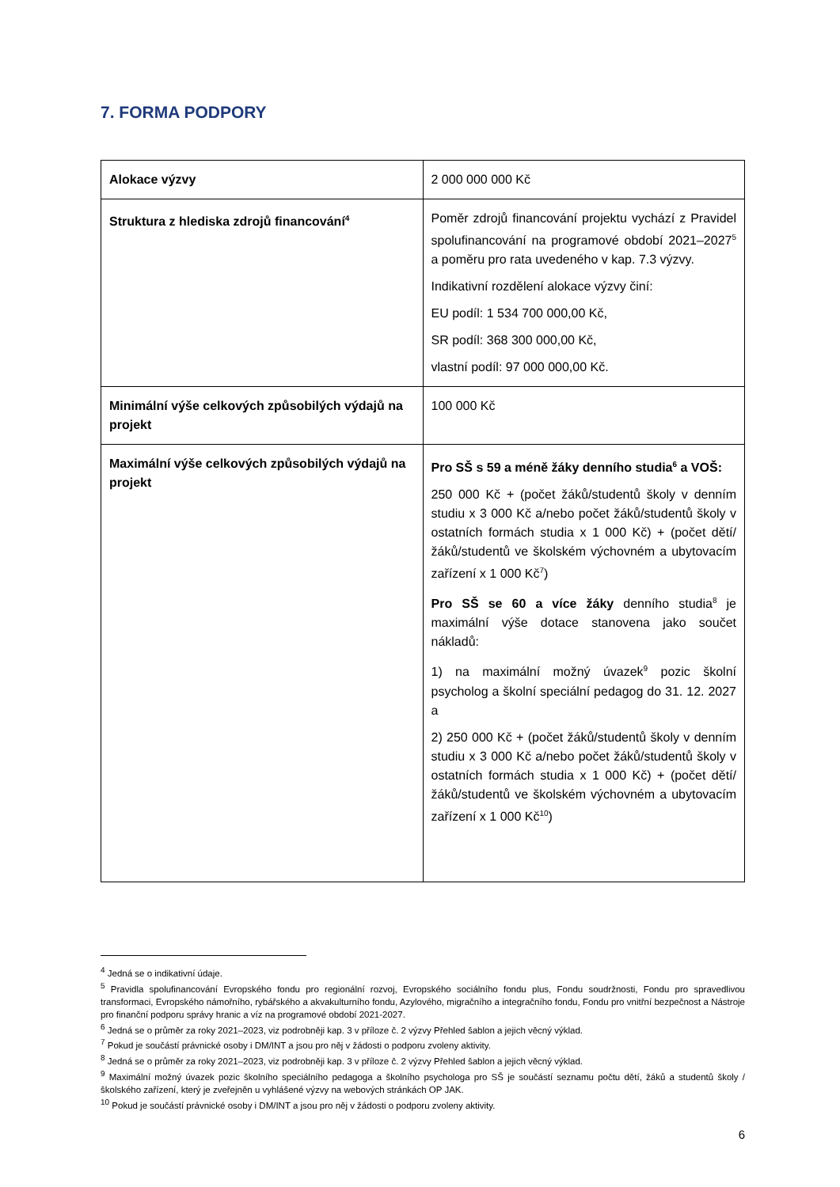7. FORMA PODPORY
| Alokace výzvy | 2 000 000 000 Kč |
| Struktura z hlediska zdrojů financování<sup>4</sup> | Poměr zdrojů financování projektu vychází z Pravidel spolufinancování na programové období 2021–2027<sup>5</sup> a poměru pro rata uvedeného v kap. 7.3 výzvy. Indikativní rozdělení alokace výzvy činí: EU podíl: 1 534 700 000,00 Kč, SR podíl: 368 300 000,00 Kč, vlastní podíl: 97 000 000,00 Kč. |
| Minimální výše celkových způsobilých výdajů na projekt | 100 000 Kč |
| Maximální výše celkových způsobilých výdajů na projekt | Pro SŠ s 59 a méně žáky denního studia<sup>6</sup> a VOŠ: 250 000 Kč + (počet žáků/studentů školy v denním studiu x 3 000 Kč a/nebo počet žáků/studentů školy v ostatních formách studia x 1 000 Kč) + (počet dětí/žáků/studentů ve školském výchovném a ubytovacím zařízení x 1 000 Kč<sup>7</sup>) Pro SŠ se 60 a více žáky denního studia<sup>8</sup> je maximální výše dotace stanovena jako součet nákladů: 1) na maximální možný úvazek<sup>9</sup> pozic školní psycholog a školní speciální pedagog do 31. 12. 2027 a 2) 250 000 Kč + (počet žáků/studentů školy v denním studiu x 3 000 Kč a/nebo počet žáků/studentů školy v ostatních formách studia x 1 000 Kč) + (počet dětí/žáků/studentů ve školském výchovném a ubytovacím zařízení x 1 000 Kč<sup>10</sup>) |
<sup>4</sup> Jedná se o indikativní údaje.
<sup>5</sup> Pravidla spolufinancování Evropského fondu pro regionální rozvoj, Evropského sociálního fondu plus, Fondu soudržnosti, Fondu pro spravedlivou transformaci, Evropského námořního, rybářského a akvakulturního fondu, Azylového, migračního a integračního fondu, Fondu pro vnitřní bezpečnost a Nástroje pro finanční podporu správy hranic a víz na programové období 2021-2027.
<sup>6</sup> Jedná se o průměr za roky 2021–2023, viz podrobněji kap. 3 v příloze č. 2 výzvy Přehled šablon a jejich věcný výklad.
<sup>7</sup> Pokud je součástí právnické osoby i DM/INT a jsou pro něj v žádosti o podporu zvoleny aktivity.
<sup>8</sup> Jedná se o průměr za roky 2021–2023, viz podrobněji kap. 3 v příloze č. 2 výzvy Přehled šablon a jejich věcný výklad.
<sup>9</sup> Maximální možný úvazek pozic školního speciálního pedagoga a školního psychologa pro SŠ je součástí seznamu počtu dětí, žáků a studentů školy / školského zařízení, který je zveřejněn u vyhlášené výzvy na webových stránkách OP JAK.
<sup>10</sup> Pokud je součástí právnické osoby i DM/INT a jsou pro něj v žádosti o podporu zvoleny aktivity.
6